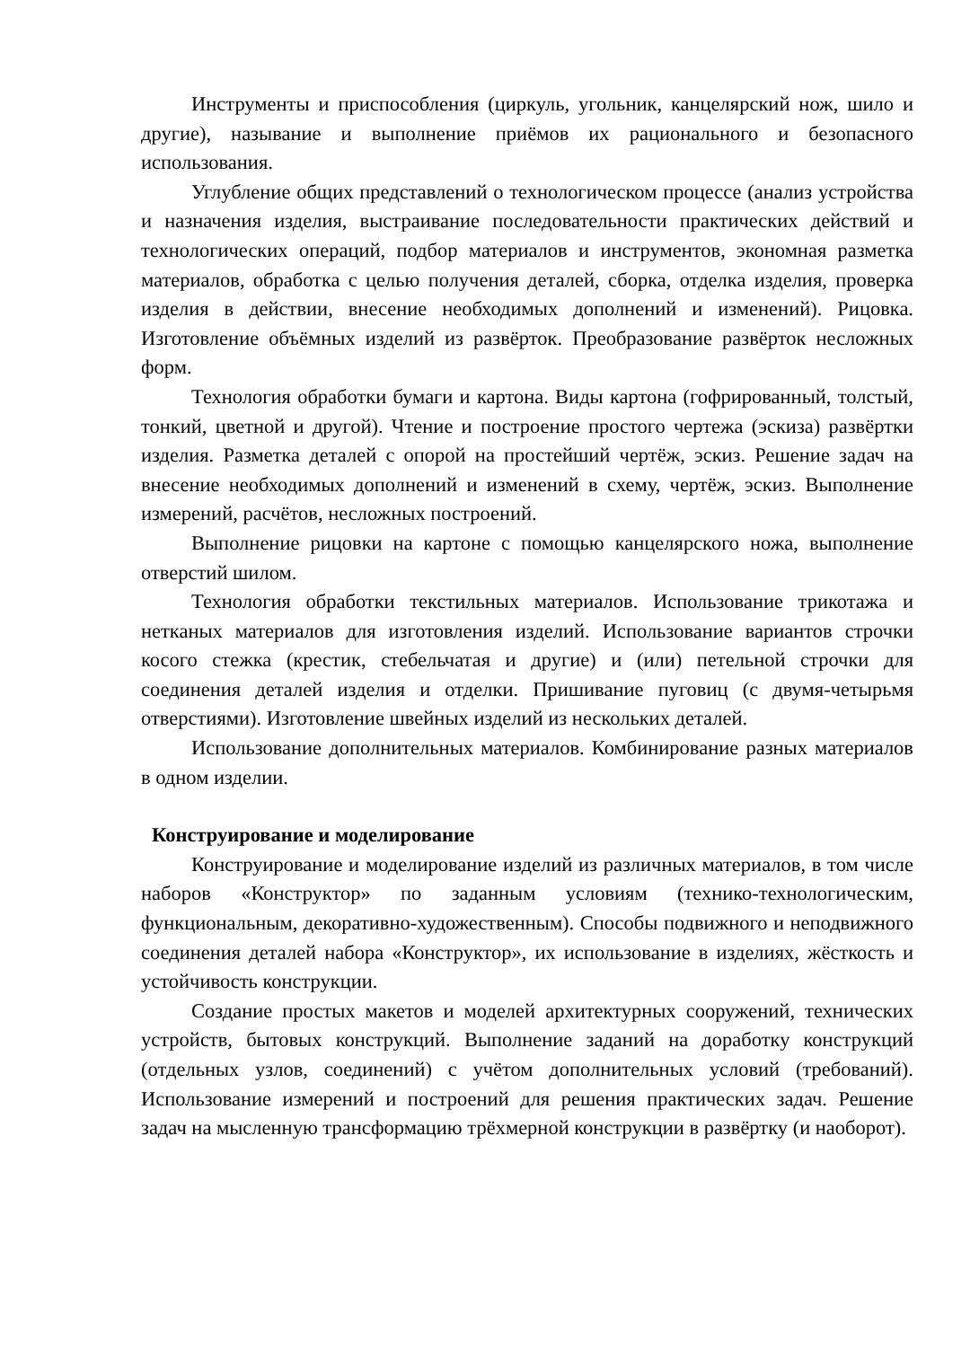Инструменты и приспособления (циркуль, угольник, канцелярский нож, шило и другие), называние и выполнение приёмов их рационального и безопасного использования.
Углубление общих представлений о технологическом процессе (анализ устройства и назначения изделия, выстраивание последовательности практических действий и технологических операций, подбор материалов и инструментов, экономная разметка материалов, обработка с целью получения деталей, сборка, отделка изделия, проверка изделия в действии, внесение необходимых дополнений и изменений). Рицовка. Изготовление объёмных изделий из развёрток. Преобразование развёрток несложных форм.
Технология обработки бумаги и картона. Виды картона (гофрированный, толстый, тонкий, цветной и другой). Чтение и построение простого чертежа (эскиза) развёртки изделия. Разметка деталей с опорой на простейший чертёж, эскиз. Решение задач на внесение необходимых дополнений и изменений в схему, чертёж, эскиз. Выполнение измерений, расчётов, несложных построений.
Выполнение рицовки на картоне с помощью канцелярского ножа, выполнение отверстий шилом.
Технология обработки текстильных материалов. Использование трикотажа и нетканых материалов для изготовления изделий. Использование вариантов строчки косого стежка (крестик, стебельчатая и другие) и (или) петельной строчки для соединения деталей изделия и отделки. Пришивание пуговиц (с двумя-четырьмя отверстиями). Изготовление швейных изделий из нескольких деталей.
Использование дополнительных материалов. Комбинирование разных материалов в одном изделии.
Конструирование и моделирование
Конструирование и моделирование изделий из различных материалов, в том числе наборов «Конструктор» по заданным условиям (технико-технологическим, функциональным, декоративно-художественным). Способы подвижного и неподвижного соединения деталей набора «Конструктор», их использование в изделиях, жёсткость и устойчивость конструкции.
Создание простых макетов и моделей архитектурных сооружений, технических устройств, бытовых конструкций. Выполнение заданий на доработку конструкций (отдельных узлов, соединений) с учётом дополнительных условий (требований). Использование измерений и построений для решения практических задач. Решение задач на мысленную трансформацию трёхмерной конструкции в развёртку (и наоборот).